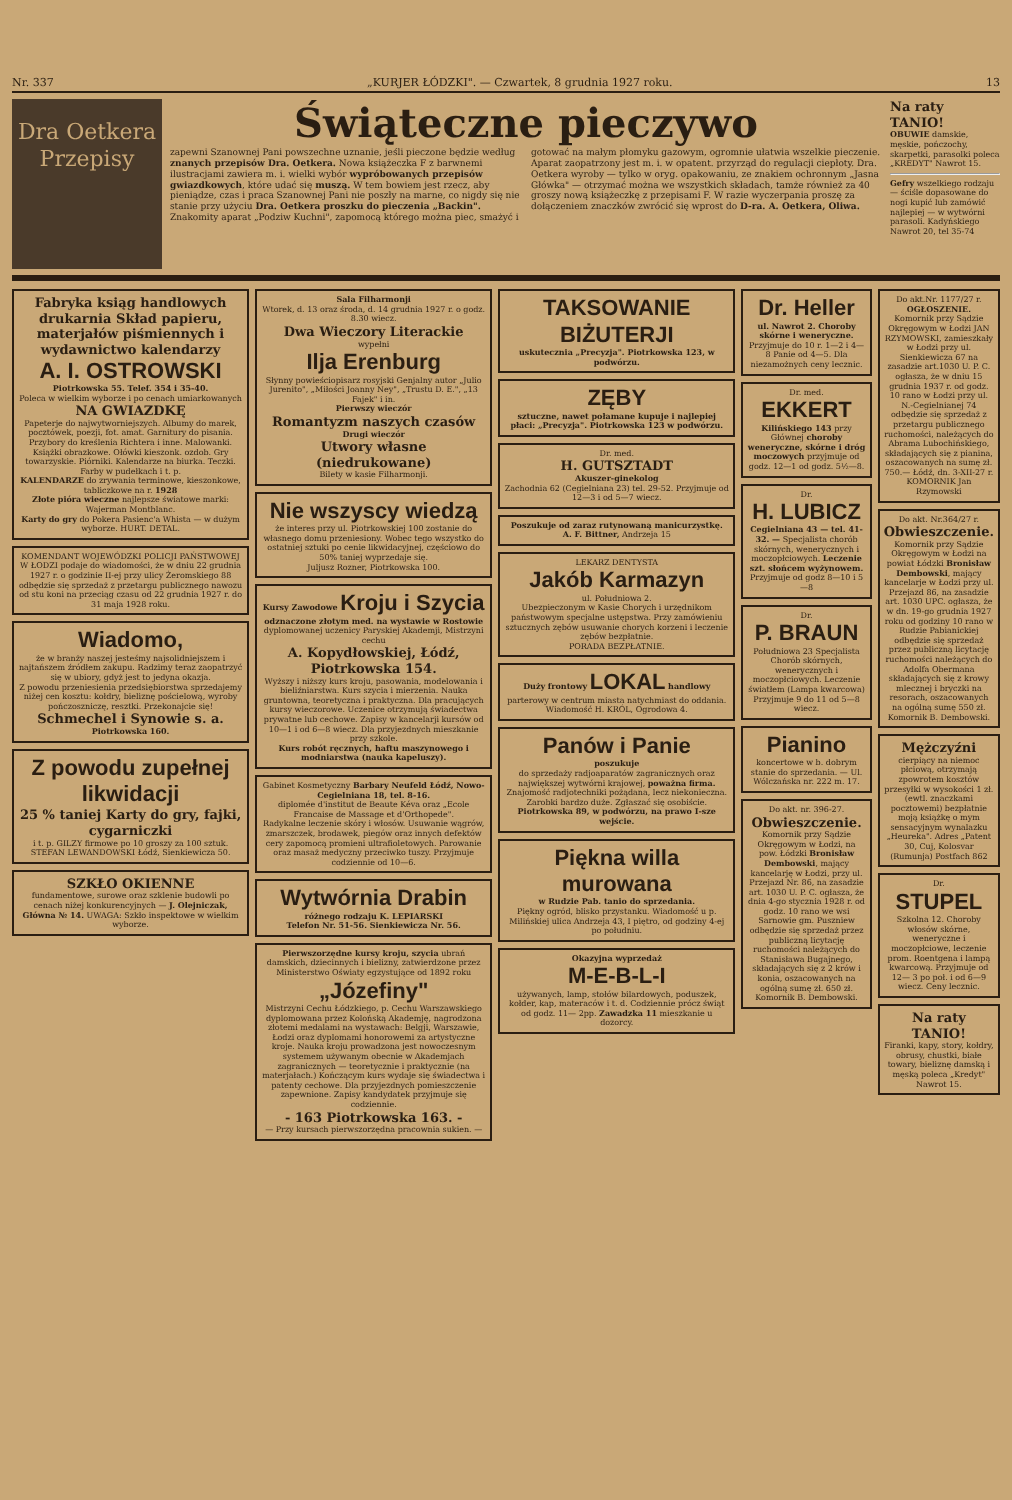Nr. 337 „KURJER ŁÓDZKI". — Czwartek, 8 grudnia 1927 roku. 13
Dra Oetkera Przepisy
Świąteczne pieczywo
zapewni Szanownej Pani powszechne uznanie, jeśli pieczone będzie według znanych przepisów Dra. Oetkera. Nowa książeczka F z barwnemi ilustracjami zawiera m. i. wielki wybór wypróbowanych przepisów gwiazdkowych, które udać się muszą. W tem bowiem jest rzecz, aby pieniądze, czas i praca Szanownej Pani nie poszły na marne, co nigdy się nie stanie przy użyciu Dra. Oetkera proszku do pieczenia „Backin". Znakomity aparat „Podziw Kuchni", zapomocą którego można piec, smażyć i gotować na małym płomyku gazowym, ogromnie ułatwia wszelkie pieczenie. Aparat zaopatrzony jest m. i. w opatent. przyrząd do regulacji ciepłoty. Dra. Oetkera wyroby — tylko w oryg. opakowaniu, ze znakiem ochronnym „Jasna Główka" — otrzymać można we wszystkich składach, tamże również za 40 groszy nową książeczkę z przepisami F. W razie wyczerpania proszę za dołączeniem znaczków zwrócić się wprost do D-ra. A. Oetkera, Oliwa.
Na raty TANIO!
OBUWIE damskie, męskie, pończochy, skarpetki, parasolki poleca „KREDYT" Nawrot 15.
Gefry wszelkiego rodzaju — ściśle dopasowane do nogi kupić lub zamówić najlepiej — w wytwórni parasoli. Kadyńskiego Nawrot 20, tel 35-74
Fabryka ksiąg handlowych drukarnia Skład papieru, materjałów piśmiennych i wydawnictwo kalendarzy
A. I. OSTROWSKI
Piotrkowska 55. Telef. 354 i 35-40.
Poleca w wielkim wyborze i po cenach umiarkowanych
NA GWIAZDKĘ
Papeterje do najwytworniejszych. Albumy do marek, pocztówek, poezji, fot. amat. Garnitury do pisania. Przybory do kreślenia Richtera i inne. Malowanki. Książki obrazkowe. Ołówki kieszonk. ozdob. Gry towarzyskie. Piórniki. Kalendarze na biurka. Teczki. Farby w pudełkach i t. p.
KALENDARZE do zrywania terminowe, kieszonkowe, tabliczkowe na r. 1928
Złote pióra wieczne najlepsze światowe marki: Wajerman Montblanc.
Karty do gry do Pokera Pasienc'a Whista — w dużym wyborze. HURT. DETAL.
KOMENDANT WOJEWÓDZKI POLICJI PAŃSTWOWEJ W ŁODZI podaje do wiadomości, że w dniu 22 grudnia 1927 r. o godzinie II-ej przy ulicy Żeromskiego 88 odbędzie się sprzedaż z przetargu publicznego nawozu od stu koni na przeciąg czasu od 22 grudnia 1927 r. do 31 maja 1928 roku.
Wiadomo,
że w branży naszej jesteśmy najsolidniejszem i najtańszem źródłem zakupu. Radzimy teraz zaopatrzyć się w ubiory, gdyż jest to jedyna okazja.
Z powodu przeniesienia przedsiębiorstwa sprzedajemy niżej cen kosztu: kołdry, bieliznę pościelową, wyroby pończoszniczę, resztki. Przekonajcie się!
Schmechel i Synowie s. a.
Piotrkowska 160.
Z powodu zupełnej likwidacji
25 % taniej Karty do gry, fajki, cygarniczki
i t. p. GILZY firmowe po 10 groszy za 100 sztuk. STEFAN LEWANDOWSKI Łódź, Sienkiewicza 50.
SZKŁO OKIENNE
fundamentowe, surowe oraz szklenie budowli po cenach niżej konkurencyjnych — J. Olejniczak, Główna № 14. UWAGA: Szkło inspektowe w wielkim wyborze.
Sala Filharmonji
Wtorek, d. 13 oraz środa, d. 14 grudnia 1927 r. o godz. 8.30 wiecz.
Dwa Wieczory Literackie
wypełni
Ilja Erenburg
Słynny powieściopisarz rosyjski Genjalny autor „Julio Jurenito", „Miłości Joanny Ney", „Trustu D. E.", „13 Fajek" i in.
Pierwszy wieczór
Romantyzm naszych czasów
Drugi wieczór
Utwory własne (niedrukowane)
Bilety w kasie Filharmonji.
Nie wszyscy wiedzą
że interes przy ul. Piotrkowskiej 100 zostanie do własnego domu przeniesiony. Wobec tego wszystko do ostatniej sztuki po cenie likwidacyjnej, częściowo do 50% taniej wyprzedaje się.
Juljusz Rozner, Piotrkowska 100.
Kursy Zawodowe Kroju i Szycia
odznaczone złotym med. na wystawie w Rostowie dyplomowanej uczenicy Paryskiej Akademji, Mistrzyni cechu
A. Kopydłowskiej, Łódź, Piotrkowska 154.
Wyższy i niższy kurs kroju, pasowania, modelowania i bieliźniarstwa. Kurs szycia i mierzenia. Nauka gruntowna, teoretyczna i praktyczna. Dla pracujących kursy wieczorowe. Uczenice otrzymują świadectwa prywatne lub cechowe. Zapisy w kancelarji kursów od 10—1 i od 6—8 wiecz. Dla przyjezdnych mieszkanie przy szkole.
Kurs robót ręcznych, haftu maszynowego i modniarstwa (nauka kapeluszy).
Gabinet Kosmetyczny Barbary Neufeld Łódź, Nowo-Cegielniana 18, tel. 8-16.
diplomée d'institut de Beaute Kéva oraz „Ecole Francaise de Massage et d'Orthopede".
Radykalne leczenie skóry i włosów. Usuwanie wągrów, zmarszczek, brodawek, piegów oraz innych defektów cery zapomocą promieni ultrafioletowych. Parowanie oraz masaż medyczny przeciwko tuszy. Przyjmuje codziennie od 10—6.
Wytwórnia Drabin
różnego rodzaju K. LEPIARSKI
Telefon Nr. 51-56. Sienkiewicza Nr. 56.
Pierwszorzędne kursy kroju, szycia ubrań damskich, dziecinnych i bielizny, zatwierdzone przez Ministerstwo Oświaty egzystujące od 1892 roku
„Józefiny"
Mistrzyni Cechu Łódzkiego, p. Cechu Warszawskiego dyplomowana przez Kolońską Akademję, nagrodzona złotemi medalami na wystawach: Belgji, Warszawie, Łodzi oraz dyplomami honorowemi za artystyczne kroje. Nauka kroju prowadzona jest nowoczesnym systemem używanym obecnie w Akademjach zagranicznych — teoretycznie i praktycznie (na materjałach.) Kończącym kurs wydaje się świadectwa i patenty cechowe. Dla przyjezdnych pomieszczenie zapewnione. Zapisy kandydatek przyjmuje się codziennie.
- 163 Piotrkowska 163. -
— Przy kursach pierwszorzędna pracownia sukien. —
TAKSOWANIE BIŻUTERJI
uskutecznia „Precyzja". Piotrkowska 123, w podwórzu.
ZĘBY
sztuczne, nawet połamane kupuje i najlepiej płaci: „Precyzja". Piotrkowska 123 w podwórzu.
Dr. med.
H. GUTSZTADT
Akuszer-ginekolog
Zachodnia 62 (Cegielniana 23) tel. 29-52. Przyjmuje od 12—3 i od 5—7 wiecz.
Poszukuje od zaraz rutynowaną manicurzystkę.
A. F. Bittner, Andrzeja 15
LEKARZ DENTYSTA
Jakób Karmazyn
ul. Południowa 2.
Ubezpieczonym w Kasie Chorych i urzędnikom państwowym specjalne ustępstwa. Przy zamówieniu sztucznych zębów usuwanie chorych korzeni i leczenie zębów bezpłatnie.
PORADA BEZPŁATNIE.
Duży frontowy LOKAL handlowy
parterowy w centrum miasta natychmiast do oddania. Wiadomość H. KRÓL, Ogrodowa 4.
Panów i Panie
poszukuje
do sprzedaży radjoaparatów zagranicznych oraz największej wytwórni krajowej, poważna firma. Znajomość radjotechniki pożądana, lecz niekonieczna. Zarobki bardzo duże. Zgłaszać się osobiście. Piotrkowska 89, w podwórzu, na prawo I-sze wejście.
Piękna willa murowana
w Rudzie Pab. tanio do sprzedania.
Piękny ogród, blisko przystanku. Wiadomość u p. Milińskiej ulica Andrzeja 43, I piętro, od godziny 4-ej po południu.
Okazyjna wyprzedaż
M-E-B-L-I
używanych, lamp, stołów bilardowych, poduszek, kołder, kap, materaców i t. d. Codziennie prócz świąt od godz. 11— 2pp. Zawadzka 11 mieszkanie u dozorcy.
Dr. Heller
ul. Nawrot 2. Choroby skórne i weneryczne. Przyjmuje do 10 r. 1—2 i 4—8 Panie od 4—5. Dla niezamożnych ceny lecznic.
Dr. med.
EKKERT
Kilińskiego 143 przy Głównej choroby weneryczne, skórne i dróg moczowych przyjmuje od godz. 12—1 od godz. 5½—8.
Dr.
H. LUBICZ
Cegielniana 43 — tel. 41-32. — Specjalista chorób skórnych, wenerycznych i moczopłciowych. Leczenie szt. słońcem wyżynowem. Przyjmuje od godz 8—10 i 5—8
Dr.
P. BRAUN
Południowa 23 Specjalista Chorób skórnych, wenerycznych i moczopłciowych. Leczenie światłem (Lampa kwarcowa) Przyjmuje 9 do 11 od 5—8 wiecz.
Pianino
koncertowe w b. dobrym stanie do sprzedania. — Ul. Wólczańska nr. 222 m. 17.
Do akt. nr. 396-27.
Obwieszczenie.
Komornik przy Sądzie Okręgowym w Łodzi, na pow. Łódzki Bronisław Dembowski, mający kancelarję w Łodzi, przy ul. Przejazd Nr. 86, na zasadzie art. 1030 U. P. C. ogłasza, że dnia 4-go stycznia 1928 r. od godz. 10 rano we wsi Sarnowie gm. Puszniew odbędzie się sprzedaż przez publiczną licytację ruchomości należących do Stanisława Bugajnego, składających się z 2 krów i konia, oszacowanych na ogólną sumę zł. 650 zł. Komornik B. Dembowski.
Do akt.Nr. 1177/27 r. OGŁOSZENIE.
Komornik przy Sądzie Okręgowym w Łodzi JAN RZYMOWSKI, zamieszkały w Łodzi przy ul. Sienkiewicza 67 na zasadzie art.1030 U. P. C. ogłasza, że w dniu 15 grudnia 1937 r. od godz. 10 rano w Łodzi przy ul. N.-Cegielnianej 74 odbędzie się sprzedaż z przetargu publicznego ruchomości, należących do Abrama Lubochińskiego, składających się z pianina, oszacowanych na sumę zł. 750.— Łódź, dn. 3-XII-27 r. KOMORNIK Jan Rzymowski
Do akt. Nr.364/27 r.
Obwieszczenie.
Komornik przy Sądzie Okręgowym w Łodzi na powiat Łódzki Bronisław Dembowski, mający kancelarje w Łodzi przy ul. Przejazd 86, na zasadzie art. 1030 UPC. ogłasza, że w dn. 19-go grudnia 1927 roku od godziny 10 rano w Rudzie Pabianickiej odbędzie się sprzedaż przez publiczną licytację ruchomości należących do Adolfa Obermana składających się z krowy mlecznej i bryczki na resorach, oszacowanych na ogólną sumę 550 zł. Komornik B. Dembowski.
Mężczyźni
cierpiący na niemoc płciową, otrzymają zpowrotem kosztów przesyłki w wysokości 1 zł. (ewtl. znaczkami pocztowemi) bezpłatnie moją książkę o mym sensacyjnym wynalazku „Heureka". Adres „Patent 30, Cuj, Kolosvar (Rumunja) Postfach 862
Dr.
STUPEL
Szkolna 12. Choroby włosów skórne, weneryczne i moczopłciowe, leczenie prom. Roentgena i lampą kwarcową. Przyjmuje od 12— 3 po poł. i od 6—9 wiecz. Ceny lecznic.
Na raty TANIO!
Firanki, kapy, story, kołdry, obrusy, chustki, białe towary, bieliznę damską i męską poleca „Kredyt" Nawrot 15.